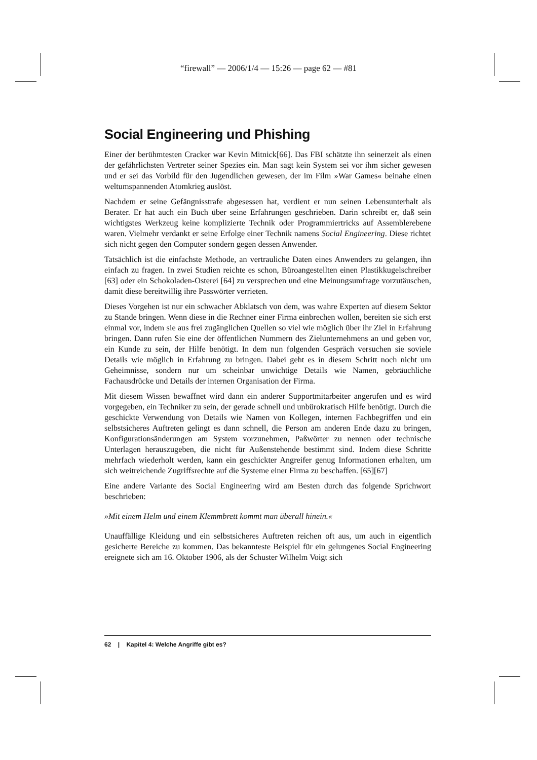“firewall” — 2006/1/4 — 15:26 — page 62 — #81
Social Engineering und Phishing
Einer der berühmtesten Cracker war Kevin Mitnick[66]. Das FBI schätzte ihn seinerzeit als einen der gefährlichsten Vertreter seiner Spezies ein. Man sagt kein System sei vor ihm sicher gewesen und er sei das Vorbild für den Jugendlichen gewesen, der im Film »War Games« beinahe einen weltumspannenden Atomkrieg auslöst.
Nachdem er seine Gefängnisstrafe abgesessen hat, verdient er nun seinen Lebensunterhalt als Berater. Er hat auch ein Buch über seine Erfahrungen geschrieben. Darin schreibt er, daß sein wichtigstes Werkzeug keine komplizierte Technik oder Programmiertricks auf Assemblerebene waren. Vielmehr verdankt er seine Erfolge einer Technik namens Social Engineering. Diese richtet sich nicht gegen den Computer sondern gegen dessen Anwender.
Tatsächlich ist die einfachste Methode, an vertrauliche Daten eines Anwenders zu gelangen, ihn einfach zu fragen. In zwei Studien reichte es schon, Büroangestellten einen Plastikkugelschreiber [63] oder ein Schokoladen-Osterei [64] zu versprechen und eine Meinungsumfrage vorzutäuschen, damit diese bereitwillig ihre Passwörter verrieten.
Dieses Vorgehen ist nur ein schwacher Abklatsch von dem, was wahre Experten auf diesem Sektor zu Stande bringen. Wenn diese in die Rechner einer Firma einbrechen wollen, bereiten sie sich erst einmal vor, indem sie aus frei zugänglichen Quellen so viel wie möglich über ihr Ziel in Erfahrung bringen. Dann rufen Sie eine der öffentlichen Nummern des Zielunternehmens an und geben vor, ein Kunde zu sein, der Hilfe benötigt. In dem nun folgenden Gespräch versuchen sie soviele Details wie möglich in Erfahrung zu bringen. Dabei geht es in diesem Schritt noch nicht um Geheimnisse, sondern nur um scheinbar unwichtige Details wie Namen, gebräuchliche Fachausdrücke und Details der internen Organisation der Firma.
Mit diesem Wissen bewaffnet wird dann ein anderer Supportmitarbeiter angerufen und es wird vorgegeben, ein Techniker zu sein, der gerade schnell und unbürokratisch Hilfe benötigt. Durch die geschickte Verwendung von Details wie Namen von Kollegen, internen Fachbegriffen und ein selbstsicheres Auftreten gelingt es dann schnell, die Person am anderen Ende dazu zu bringen, Konfigurationsänderungen am System vorzunehmen, Paßwörter zu nennen oder technische Unterlagen herauszugeben, die nicht für Außenstehende bestimmt sind. Indem diese Schritte mehrfach wiederholt werden, kann ein geschickter Angreifer genug Informationen erhalten, um sich weitreichende Zugriffsrechte auf die Systeme einer Firma zu beschaffen. [65][67]
Eine andere Variante des Social Engineering wird am Besten durch das folgende Sprichwort beschrieben:
»Mit einem Helm und einem Klemmbrett kommt man überall hinein.«
Unauffällige Kleidung und ein selbstsicheres Auftreten reichen oft aus, um auch in eigentlich gesicherte Bereiche zu kommen. Das bekannteste Beispiel für ein gelungenes Social Engineering ereignete sich am 16. Oktober 1906, als der Schuster Wilhelm Voigt sich
62 | Kapitel 4: Welche Angriffe gibt es?